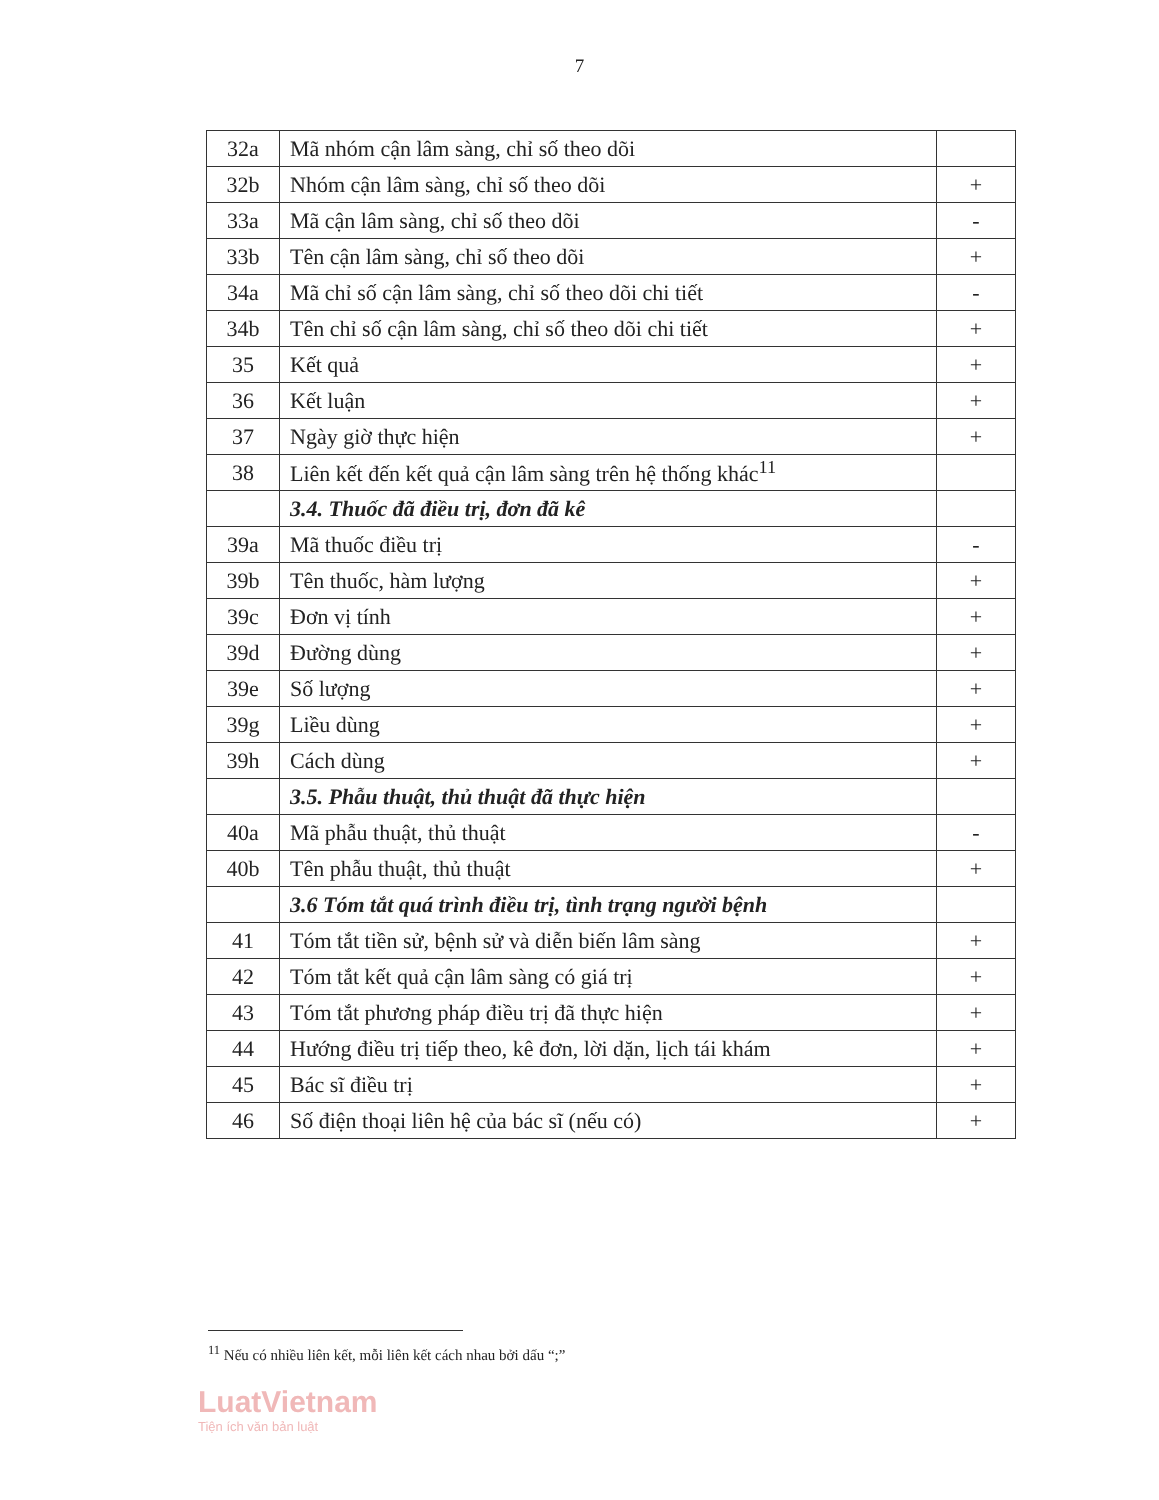7
| 32a | Mã nhóm cận lâm sàng, chỉ số theo dõi | |
| 32b | Nhóm cận lâm sàng, chỉ số theo dõi | + |
| 33a | Mã cận lâm sàng, chỉ số theo dõi | - |
| 33b | Tên cận lâm sàng, chỉ số theo dõi | + |
| 34a | Mã chỉ số cận lâm sàng, chỉ số theo dõi chi tiết | - |
| 34b | Tên chỉ số cận lâm sàng, chỉ số theo dõi chi tiết | + |
| 35 | Kết quả | + |
| 36 | Kết luận | + |
| 37 | Ngày giờ thực hiện | + |
| 38 | Liên kết đến kết quả cận lâm sàng trên hệ thống khác<sup>11</sup> | |
| | 3.4. Thuốc đã điều trị, đơn đã kê | |
| 39a | Mã thuốc điều trị | - |
| 39b | Tên thuốc, hàm lượng | + |
| 39c | Đơn vị tính | + |
| 39d | Đường dùng | + |
| 39e | Số lượng | + |
| 39g | Liều dùng | + |
| 39h | Cách dùng | + |
| | 3.5. Phẫu thuật, thủ thuật đã thực hiện | |
| 40a | Mã phẫu thuật, thủ thuật | - |
| 40b | Tên phẫu thuật, thủ thuật | + |
| | 3.6 Tóm tắt quá trình điều trị, tình trạng người bệnh | |
| 41 | Tóm tắt tiền sử, bệnh sử và diễn biến lâm sàng | + |
| 42 | Tóm tắt kết quả cận lâm sàng có giá trị | + |
| 43 | Tóm tắt phương pháp điều trị đã thực hiện | + |
| 44 | Hướng điều trị tiếp theo, kê đơn, lời dặn, lịch tái khám | + |
| 45 | Bác sĩ điều trị | + |
| 46 | Số điện thoại liên hệ của bác sĩ (nếu có) | + |
<sup>11</sup> Nếu có nhiều liên kết, mỗi liên kết cách nhau bởi dấu “;”
LuatVietnam
Tiện ích văn bản luật